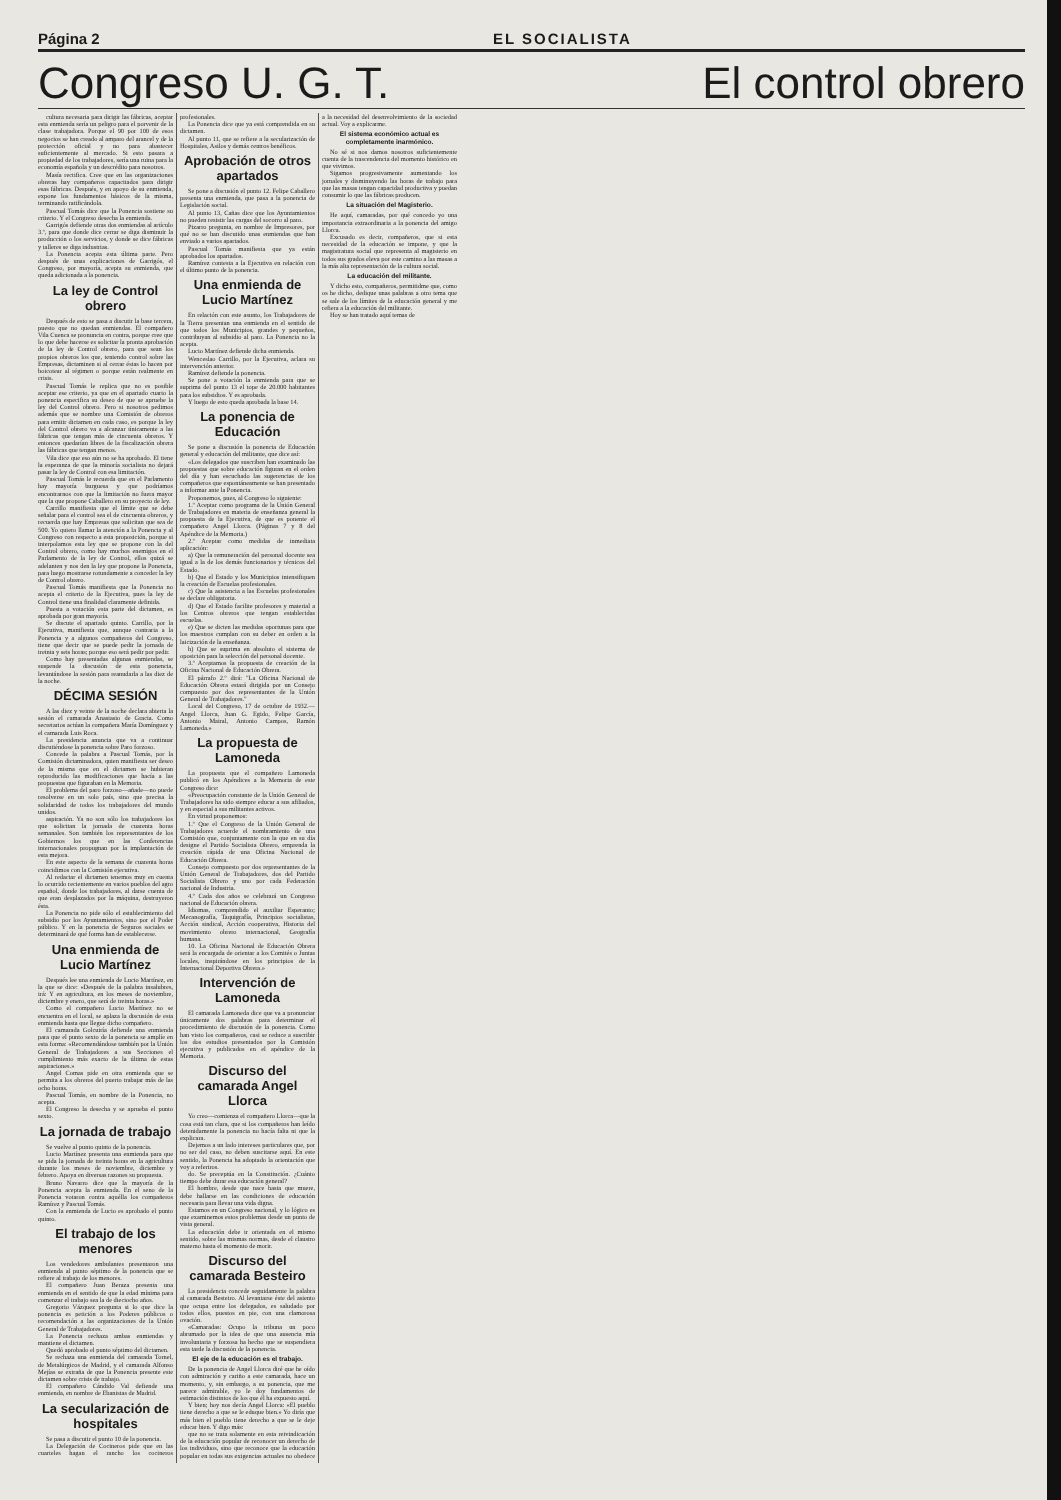Página 2 EL SOCIALISTA
Congreso U. G. T. El control obrero
cultura necesaria para dirigir las fábricas, aceptar esta enmienda sería un peligro para el porvenir de la clase trabajadora. Porque el 90 por 100 de esos negocios se han creado al amparo del arancel y de la protección oficial y no para abastecer suficientemente al mercado. Si esto pasara a propiedad de los trabajadores, sería una ruina para la economía española y un descrédito para nosotros.
Masía rectifica. Cree que en las organizaciones obreras hay compañeros capacitados para dirigir esas fábricas. Después, y en apoyo de su enmienda, expone los fundamentos básicos de la misma, terminando ratificándola.
Pascual Tomás dice que la Ponencia sostiene su criterio. Y el Congreso desecha la enmienda.
Garrigós defiende otras dos enmiendas al artículo 3.º, para que donde dice cerrar se diga disminuir la producción o los servicios, y donde se dice fábricas y talleres se diga industrias.
La Ponencia acepta esta última parte. Pero después de unas explicaciones de Garrigós, el Congreso, por mayoría, acepta su enmienda, que queda adicionada a la ponencia.
La ley de Control obrero
Después de esto se pasa a discutir la base tercera, puesto que no quedan enmiendas. El compañero Vila Cuenca se pronuncia en contra, porque cree que lo que debe hacerse es solicitar la pronta aprobación de la ley de Control obrero, para que sean los propios obreros los que, teniendo control sobre las Empresas, dictaminen si al cerrar éstas lo hacen por boicotear al régimen o porque están realmente en crisis.
Pascual Tomás le replica que no es posible aceptar ese criterio, ya que en el apartado cuarto la ponencia especifica su deseo de que se apruebe la ley del Control obrero. Pero si nosotros pedimos además que se nombre una Comisión de obreros para emitir dictamen en cada caso, es porque la ley del Control obrero va a alcanzar únicamente a las fábricas que tengan más de cincuenta obreros. Y entonces quedarían libres de la fiscalización obrera las fábricas que tengan menos.
Vila dice que eso aún no se ha aprobado. El tiene la esperanza de que la minoría socialista no dejará pasar la ley de Control con esa limitación.
Pascual Tomás le recuerda que en el Parlamento hay mayoría burguesa y que podríamos encontrarnos con que la limitación no fuera mayor que la que propone Caballero en su proyecto de ley.
Carrillo manifiesta que el límite que se debe señalar para el control sea el de cincuenta obreros, y recuerda que hay Empresas que solicitan que sea de 500. Yo quiero llamar la atención a la Ponencia y al Congreso con respecto a esta proposición, porque si interpolamos esta ley que se propone con la del Control obrero, como hay muchos enemigos en el Parlamento de la ley de Control, ellos quizá se adelanten y nos den la ley que propone la Ponencia, para luego mostrarse rotundamente a conceder la ley de Control obrero.
Pascual Tomás manifiesta que la Ponencia no acepta el criterio de la Ejecutiva, pues la ley de Control tiene una finalidad claramente definida.
Puesta a votación esta parte del dictamen, es aprobada por gran mayoría.
Se discute el apartado quinto. Carrillo, por la Ejecutiva, manifiesta que, aunque contraria a la Ponencia y a algunos compañeros del Congreso, tiene que decir que se puede pedir la jornada de treinta y seis horas; porque eso será pedir por pedir.
Como hay presentadas algunas enmiendas, se suspende la discusión de esta ponencia, levantándose la sesión para reanudarla a las diez de la noche.
DÉCIMA SESIÓN
A las diez y veinte de la noche declara abierta la sesión el camarada Anastasio de Gracia. Como secretarios actúan la compañera María Domínguez y el camarada Luis Roca.
La presidencia anuncia que va a continuar discutiéndose la ponencia sobre Paro forzoso.
Concede la palabra a Pascual Tomás, por la Comisión dictaminadora, quien manifiesta ser deseo de la misma que en el dictamen se hubieran reproducido las modificaciones que hacía a las propuestas que figuraban en la Memoria.
El problema del paro forzoso—añade—no puede resolverse en un solo país, sino que precisa la solidaridad de todos los trabajadores del mundo unidos.
aspiración. Ya no son sólo los trabajadores los que solicitan la jornada de cuarenta horas semanales. Son también los representantes de los Gobiernos los que en las Conferencias internacionales propugnan por la implantación de esta mejora.
En este aspecto de la semana de cuarenta horas coincidimos con la Comisión ejecutiva.
Al redactar el dictamen tenemos muy en cuenta lo ocurrido recientemente en varios pueblos del agro español, donde los trabajadores, al darse cuenta de que eran desplazados por la máquina, destruyeron ésta.
La Ponencia no pide sólo el establecimiento del subsidio por los Ayuntamientos, sino por el Poder público. Y en la ponencia de Seguros sociales se determinará de qué forma han de establecerse.
Una enmienda de Lucio Martínez
Después lee una enmienda de Lucio Martínez, en la que se dice: «Después de la palabra insalubres, irá: Y en agricultura, en los meses de noviembre, diciembre y enero, que será de treinta horas.»
Como el compañero Lucio Martínez no se encuentra en el local, se aplaza la discusión de esta enmienda hasta que llegue dicho compañero.
El camarada Golcuiría defiende una enmienda para que el punto sexto de la ponencia se amplíe en esta forma: «Recomendándose también por la Unión General de Trabajadores a sus Secciones el cumplimiento más exacto de la última de estas aspiraciones.»
Angel Comas pide en otra enmienda que se permita a los obreros del puerto trabajar más de las ocho horas.
Pascual Tomás, en nombre de la Ponencia, no acepta.
El Congreso la desecha y se aprueba el punto sexto.
La jornada de trabajo
Se vuelve al punto quinto de la ponencia.
Lucio Martínez presenta una enmienda para que se pida la jornada de treinta horas en la agricultura durante los meses de noviembre, diciembre y febrero. Apoya en diversas razones su propuesta.
Bruno Navarro dice que la mayoría de la Ponencia acepta la enmienda. En el seno de la Ponencia votaron contra aquélla los compañeros Ramírez y Pascual Tomás.
Con la enmienda de Lucio es aprobado el punto quinto.
El trabajo de los menores
Los vendedores ambulantes presentaron una enmienda al punto séptimo de la ponencia que se refiere al trabajo de los menores.
El compañero Juan Beraza presenta una enmienda en el sentido de que la edad mínima para comenzar el trabajo sea la de dieciocho años.
Gregorio Vázquez pregunta si lo que dice la ponencia es petición a los Poderes públicos o recomendación a las organizaciones de la Unión General de Trabajadores.
La Ponencia rechaza ambas enmiendas y mantiene el dictamen.
Quedó aprobado el punto séptimo del dictamen.
Se rechaza una enmienda del camarada Tornel, de Metalúrgicos de Madrid, y el camarada Alfonso Mejías se extraña de que la Ponencia presente este dictamen sobre crisis de trabajo.
El compañero Cándido Val defiende una enmienda, en nombre de Ebanistas de Madrid.
La secularización de hospitales
Se pasa a discutir el punto 10 de la ponencia.
La Delegación de Cocineros pide que en las cuarteles hagan el rancho los cocineros profesionales.
La Ponencia dice que ya está comprendida en su dictamen.
Al punto 11, que se refiere a la secularización de Hospitales, Asilos y demás centros benéficos.
Aprobación de otros apartados
Se pone a discusión el punto 12. Felipe Caballero presenta una enmienda, que pasa a la ponencia de Legislación social.
Al punto 13, Cañas dice que los Ayuntamientos no pueden resistir las cargas del socorro al paro.
Pizarro pregunta, en nombre de Impresores, por qué no se han discutido unas enmiendas que han enviado a varios apartados.
Pascual Tomás manifiesta que ya están aprobados los apartados.
Ramírez contesta a la Ejecutiva en relación con el último punto de la ponencia.
Una enmienda de Lucio Martínez
En relación con este asunto, los Trabajadores de la Tierra presentan una enmienda en el sentido de que todos los Municipios, grandes y pequeños, contribuyan al subsidio al paro. La Ponencia no la acepta.
Lucio Martínez defiende dicha enmienda.
Wenceslao Carrillo, por la Ejecutiva, aclara su intervención anterior.
Ramírez defiende la ponencia.
Se pone a votación la enmienda para que se suprima del punto 13 el tope de 20.000 habitantes para los subsidios. Y es aprobada.
Y luego de esto queda aprobada la base 14.
La ponencia de Educación
Se pone a discusión la ponencia de Educación general y educación del militante, que dice así:
«Los delegados que suscriben han examinado las propuestas que sobre educación figuran en el orden del día y han escuchado las sugerencias de los compañeros que espontáneamente se han presentado a informar ante la Ponencia.
Proponemos, pues, al Congreso lo siguiente:
1.º Aceptar como programa de la Unión General de Trabajadores en materia de enseñanza general la propuesta de la Ejecutiva, de que es ponente el compañero Angel Llorca. (Páginas 7 y 8 del Apéndice de la Memoria.)
2.º Aceptar como medidas de inmediata aplicación:
a) Que la remuneración del personal docente sea igual a la de los demás funcionarios y técnicos del Estado.
b) Que el Estado y los Municipios intensifiquen la creación de Escuelas profesionales.
c) Que la asistencia a las Escuelas profesionales se declare obligatoria.
d) Que el Estado facilite profesores y material a los Centros obreros que tengan establecidas escuelas.
e) Que se dicten las medidas oportunas para que los maestros cumplan con su deber en orden a la laicización de la enseñanza.
h) Que se suprima en absoluto el sistema de oposición para la selección del personal docente.
3.º Aceptamos la propuesta de creación de la Oficina Nacional de Educación Obrera.
El párrafo 2.º dirá: "La Oficina Nacional de Educación Obrera estará dirigida por un Consejo compuesto por dos representantes de la Unión General de Trabajadores."
Local del Congreso, 17 de octubre de 1932.—Angel Llorca, Juan G. Egido, Felipe García, Antonio Mairal, Antonio Campos, Ramón Lamoneda.»
La propuesta de Lamoneda
La propuesta que el compañero Lamoneda publicó en los Apéndices a la Memoria de este Congreso dice:
«Preocupación constante de la Unión General de Trabajadores ha sido siempre educar a sus afiliados, y en especial a sus militantes activos.
En virtud proponemos:
1.º Que el Congreso de la Unión General de Trabajadores acuerde el nombramiento de una Comisión que, conjuntamente con la que en su día designe el Partido Socialista Obrero, emprenda la creación rápida de una Oficina Nacional de Educación Obrera.
Consejo compuesto por dos representantes de la Unión General de Trabajadores, dos del Partido Socialista Obrero y uno por cada Federación nacional de Industria.
4.º Cada dos años se celebrará un Congreso nacional de Educación obrera.
Idiomas, comprendido el auxiliar Esperanto; Mecanografía, Taquigrafía, Principios socialistas, Acción sindical, Acción cooperativa, Historia del movimiento obrero internacional, Geografía humana.
10. La Oficina Nacional de Educación Obrera será la encargada de orientar a los Comités o Juntas locales, inspirándose en los principios de la Internacional Deportiva Obrera.»
Intervención de Lamoneda
El camarada Lamoneda dice que va a pronunciar únicamente dos palabras para determinar el procedimiento de discusión de la ponencia. Como han visto los compañeros, casi se reduce a suscribir los dos estudios presentados por la Comisión ejecutiva y publicados en el apéndice de la Memoria.
Discurso del camarada Angel Llorca
Yo creo—comienza el compañero Llorca—que la cosa está tan clara, que si los compañeros han leído detenidamente la ponencia no hacía falta ni que la explicara.
Dejemos a un lado intereses particulares que, por no ser del caso, no deben suscitarse aquí. En este sentido, la Ponencia ha adoptado la orientación que voy a referiros.
do. Se preceptúa en la Constitución. ¿Cuánto tiempo debe durar esa educación general?
El hombre, desde que nace hasta que muere, debe hallarse en las condiciones de educación necesaria para llevar una vida digna.
Estamos en un Congreso nacional, y lo lógico es que examinemos estos problemas desde un punto de vista general.
La educación debe ir orientada en el mismo sentido, sobre las mismas normas, desde el claustro materno hasta el momento de morir.
Discurso del camarada Besteiro
La presidencia concede seguidamente la palabra al camarada Besteiro. Al levantarse éste del asiento que ocupa entre los delegados, es saludado por todos ellos, puestos en pie, con una clamorosa ovación.
«Camaradas: Ocupo la tribuna un poco abrumado por la idea de que una ausencia mía involuntaria y forzosa ha hecho que se suspendiera esta tarde la discusión de la ponencia.
El eje de la educación es el trabajo.
De la ponencia de Angel Llorca diré que he oído con admiración y cariño a este camarada, hace un momento, y, sin embargo, a su ponencia, que me parece admirable, yo le doy fundamentos de estimación distintos de los que él ha expuesto aquí.
Y bien; hoy nos decía Angel Llorca: «El pueblo tiene derecho a que se le eduque bien.» Yo diría que más bien el pueblo tiene derecho a que se le deje educar bien. Y digo más:
que no se trata solamente en esta reivindicación de la educación popular de reconocer un derecho de los individuos, sino que reconoce que la educación popular en todas sus exigencias actuales no obedece a la necesidad del desenvolvimiento de la sociedad actual. Voy a explicarme.
El sistema económico actual es completamente inarmónico.
No sé si nos damos nosotros suficientemente cuenta de la trascendencia del momento histórico en que vivimos.
Sigamos progresivamente aumentando los jornales y disminuyendo las horas de trabajo para que las masas tengan capacidad productiva y puedan consumir lo que las fábricas producen.
La situación del Magisterio.
He aquí, camaradas, por qué concedo yo una importancia extraordinaria a la ponencia del amigo Llorca.
Excusado es decir, compañeros, que si esta necesidad de la educación se impone, y que la magistratura social que representa al magisterio en todos sus grados eleva por este camino a las masas a la más alta representación de la cultura social.
La educación del militante.
Y dicho esto, compañeros, permitidme que, como os he dicho, dedique unas palabras a otro tema que se sale de los límites de la educación general y me refiera a la educación del militante.
Hoy se han tratado aquí temas de